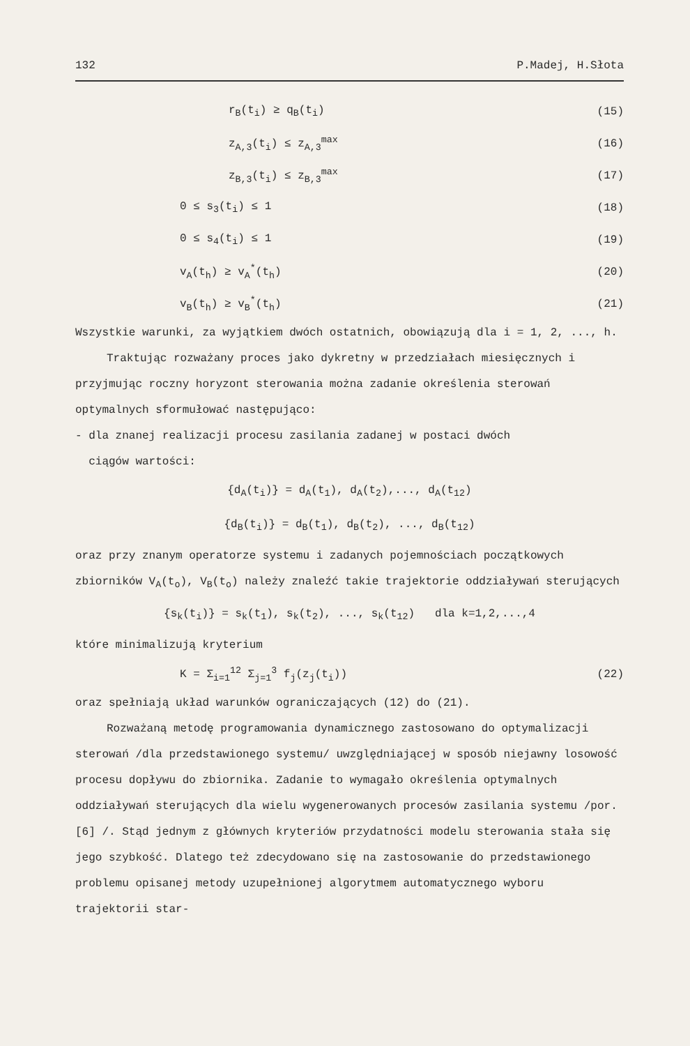132 P.Madej, H.Słota
r<sub>B</sub>(t<sub>i</sub>) ≥ q<sub>B</sub>(t<sub>i</sub>) (15)
z<sub>A,3</sub>(t<sub>i</sub>) ≤ z<sub>A,3</sub><sup>max</sup> (16)
z<sub>B,3</sub>(t<sub>i</sub>) ≤ z<sub>B,3</sub><sup>max</sup> (17)
0 ≤ s<sub>3</sub>(t<sub>i</sub>) ≤ 1 (18)
0 ≤ s<sub>4</sub>(t<sub>i</sub>) ≤ 1 (19)
v<sub>A</sub>(t<sub>h</sub>) ≥ v<sub>A</sub><sup>*</sup>(t<sub>h</sub>) (20)
v<sub>B</sub>(t<sub>h</sub>) ≥ v<sub>B</sub><sup>*</sup>(t<sub>h</sub>) (21)
Wszystkie warunki, za wyjątkiem dwóch ostatnich, obowiązują dla i = 1, 2, ..., h.
Traktując rozważany proces jako dykretny w przedziałach miesięcznych i przyjmując roczny horyzont sterowania można zadanie określenia sterowań optymalnych sformułować następująco:
- dla znanej realizacji procesu zasilania zadanej w postaci dwóch
ciągów wartości:
{d<sub>A</sub>(t<sub>i</sub>)} = d<sub>A</sub>(t<sub>1</sub>), d<sub>A</sub>(t<sub>2</sub>),..., d<sub>A</sub>(t<sub>12</sub>)
{d<sub>B</sub>(t<sub>i</sub>)} = d<sub>B</sub>(t<sub>1</sub>), d<sub>B</sub>(t<sub>2</sub>), ..., d<sub>B</sub>(t<sub>12</sub>)
oraz przy znanym operatorze systemu i zadanych pojemnościach początkowych zbiorników V<sub>A</sub>(t<sub>o</sub>), V<sub>B</sub>(t<sub>o</sub>) należy znaleźć takie trajektorie oddziaływań sterujących
{s<sub>k</sub>(t<sub>i</sub>)} = s<sub>k</sub>(t<sub>1</sub>), s<sub>k</sub>(t<sub>2</sub>), ..., s<sub>k</sub>(t<sub>12</sub>) dla k=1,2,...,4
które minimalizują kryterium
K = Σ<sub>i=1</sub><sup>12</sup> Σ<sub>j=1</sub><sup>3</sup> f<sub>j</sub>(z<sub>j</sub>(t<sub>i</sub>)) (22)
oraz spełniają układ warunków ograniczających (12) do (21).
Rozważaną metodę programowania dynamicznego zastosowano do optymalizacji sterowań /dla przedstawionego systemu/ uwzględniającej w sposób niejawny losowość procesu dopływu do zbiornika. Zadanie to wymagało określenia optymalnych oddziaływań sterujących dla wielu wygenerowanych procesów zasilania systemu /por.[6] /. Stąd jednym z głównych kryteriów przydatności modelu sterowania stała się jego szybkość. Dlatego też zdecydowano się na zastosowanie do przedstawionego problemu opisanej metody uzupełnionej algorytmem automatycznego wyboru trajektorii star-